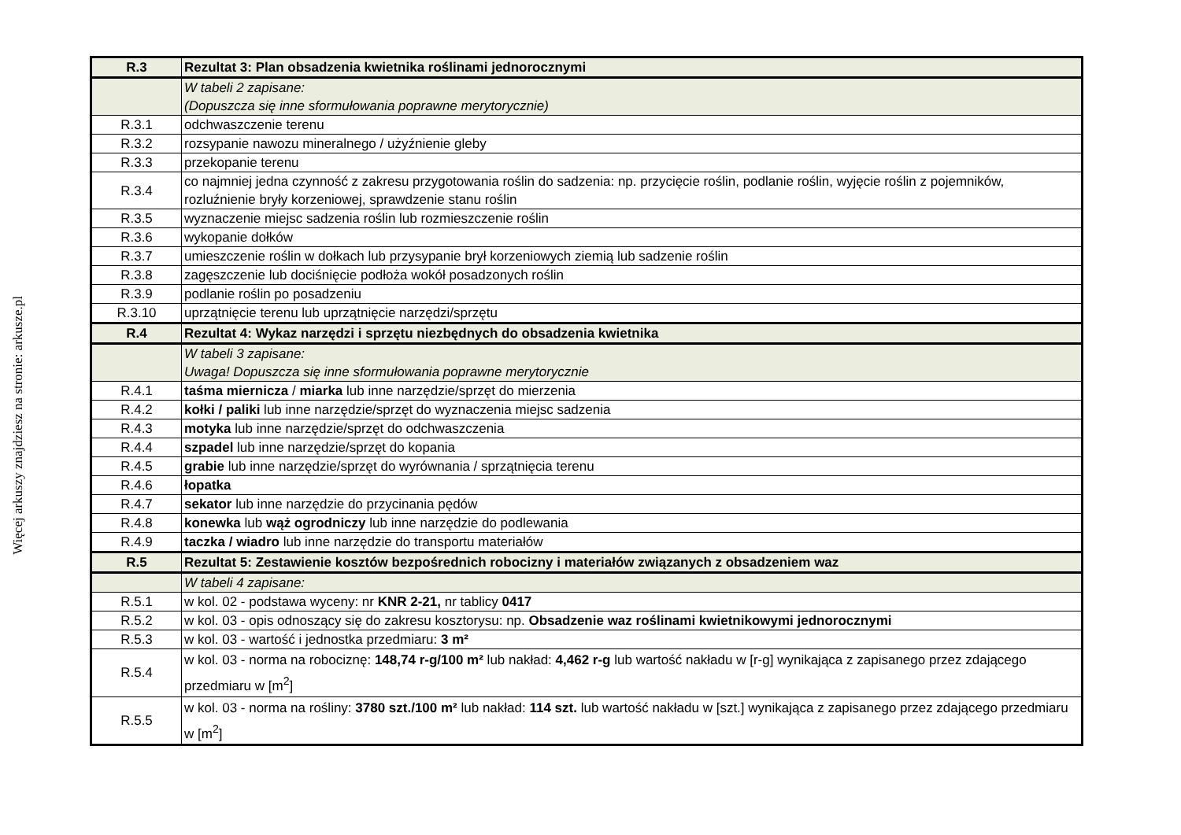Więcej arkuszy znajdziesz na stronie: arkusze.pl
| R.3 | Rezultat 3: Plan obsadzenia kwietnika roślinami jednorocznymi |
| | W tabeli 2 zapisane: (Dopuszcza się inne sformułowania poprawne merytorycznie) |
| R.3.1 | odchwaszczenie terenu |
| R.3.2 | rozsypanie nawozu mineralnego / użyźnienie gleby |
| R.3.3 | przekopanie terenu |
| R.3.4 | co najmniej jedna czynność z zakresu przygotowania roślin do sadzenia: np. przycięcie roślin, podlanie roślin, wyjęcie roślin z pojemników, rozluźnienie bryły korzeniowej, sprawdzenie stanu roślin |
| R.3.5 | wyznaczenie miejsc sadzenia roślin lub rozmieszczenie roślin |
| R.3.6 | wykopanie dołków |
| R.3.7 | umieszczenie roślin w dołkach lub przysypanie brył korzeniowych ziemią lub sadzenie roślin |
| R.3.8 | zagęszczenie lub dociśnięcie podłoża wokół posadzonych roślin |
| R.3.9 | podlanie roślin po posadzeniu |
| R.3.10 | uprzątnięcie terenu lub uprzątnięcie narzędzi/sprzętu |
| R.4 | Rezultat 4: Wykaz narzędzi i sprzętu niezbędnych do obsadzenia kwietnika |
| | W tabeli 3 zapisane: Uwaga! Dopuszcza się inne sformułowania poprawne merytorycznie |
| R.4.1 | taśma miernicza / miarka lub inne narzędzie/sprzęt do mierzenia |
| R.4.2 | kołki / paliki lub inne narzędzie/sprzęt do wyznaczenia miejsc sadzenia |
| R.4.3 | motyka lub inne narzędzie/sprzęt do odchwaszczenia |
| R.4.4 | szpadel lub inne narzędzie/sprzęt do kopania |
| R.4.5 | grabie lub inne narzędzie/sprzęt do wyrównania / sprzątnięcia terenu |
| R.4.6 | łopatka |
| R.4.7 | sekator lub inne narzędzie do przycinania pędów |
| R.4.8 | konewka lub wąż ogrodniczy lub inne narzędzie do podlewania |
| R.4.9 | taczka / wiadro lub inne narzędzie do transportu materiałów |
| R.5 | Rezultat 5: Zestawienie kosztów bezpośrednich robocizny i materiałów związanych z obsadzeniem waz |
| | W tabeli 4 zapisane: |
| R.5.1 | w kol. 02 - podstawa wyceny: nr KNR 2-21, nr tablicy 0417 |
| R.5.2 | w kol. 03 - opis odnoszący się do zakresu kosztorysu: np. Obsadzenie waz roślinami kwietnikowymi jednorocznymi |
| R.5.3 | w kol. 03 - wartość i jednostka przedmiaru: 3 m² |
| R.5.4 | w kol. 03 - norma na robociznę: 148,74 r-g/100 m² lub nakład: 4,462 r-g lub wartość nakładu w [r-g] wynikająca z zapisanego przez zdającego przedmiaru w [m<sup>2</sup>] |
| R.5.5 | w kol. 03 - norma na rośliny: 3780 szt./100 m² lub nakład: 114 szt. lub wartość nakładu w [szt.] wynikająca z zapisanego przez zdającego przedmiaru w [m<sup>2</sup>] |